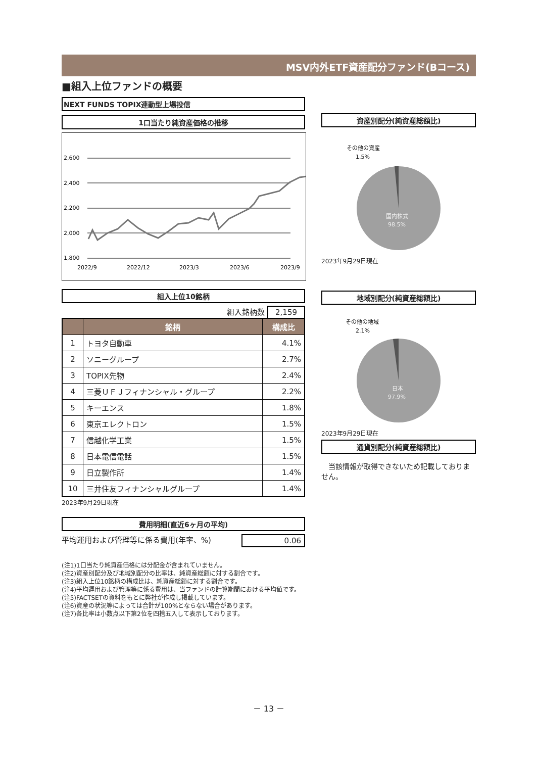MSV内外ETF資産配分ファンド(Bコース)
■組入上位ファンドの概要
NEXT FUNDS TOPIX連動型上場投信
1口当たり純資産価格の推移
2,600
2,400
2,200
2,000
1,800
2022/9
2022/12
2023/3
2023/6
2023/9
組入上位10銘柄
組入銘柄数 2,159
| | 銘柄 | 構成比 |
| --- | --- | --- |
| 1 | トヨタ自動車 | 4.1% |
| 2 | ソニーグループ | 2.7% |
| 3 | TOPIX先物 | 2.4% |
| 4 | 三菱ＵＦＪフィナンシャル・グループ | 2.2% |
| 5 | キーエンス | 1.8% |
| 6 | 東京エレクトロン | 1.5% |
| 7 | 信越化学工業 | 1.5% |
| 8 | 日本電信電話 | 1.5% |
| 9 | 日立製作所 | 1.4% |
| 10 | 三井住友フィナンシャルグループ | 1.4% |
2023年9月29日現在
費用明細(直近6ヶ月の平均)
平均運用および管理等に係る費用(年率、%) 0.06
資産別配分(純資産総額比)
その他の資産
1.5%
国内株式
98.5%
2023年9月29日現在
地域別配分(純資産総額比)
その他の地域
2.1%
日本
97.9%
2023年9月29日現在
通貨別配分(純資産総額比)
　当該情報が取得できないため記載しておりません。
(注1)1口当たり純資産価格には分配金が含まれていません。
(注2)資産別配分及び地域別配分の比率は、純資産総額に対する割合です。
(注3)組入上位10銘柄の構成比は、純資産総額に対する割合です。
(注4)平均運用および管理等に係る費用は、当ファンドの計算期間における平均値です。
(注5)FACTSETの資料をもとに弊社が作成し掲載しています。
(注6)資産の状況等によっては合計が100%とならない場合があります。
(注7)各比率は小数点以下第2位を四捨五入して表示しております。
－ 13 －